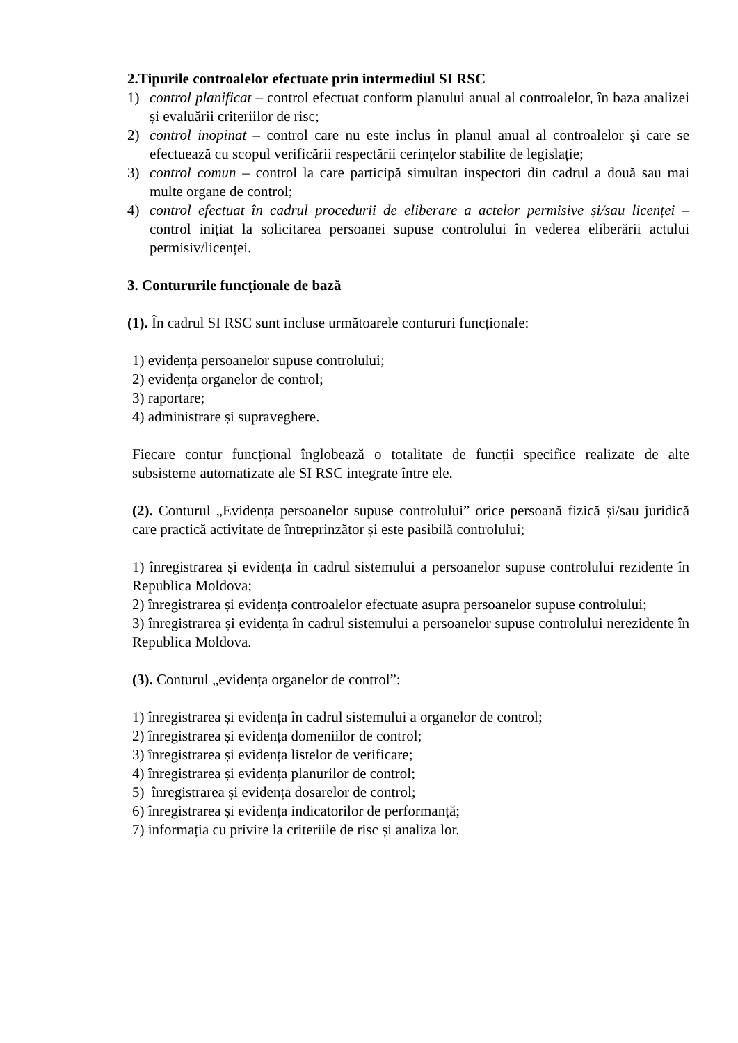2.Tipurile controalelor efectuate prin intermediul SI RSC
1) control planificat – control efectuat conform planului anual al controalelor, în baza analizei și evaluării criteriilor de risc;
2) control inopinat – control care nu este inclus în planul anual al controalelor și care se efectuează cu scopul verificării respectării cerințelor stabilite de legislație;
3) control comun – control la care participă simultan inspectori din cadrul a două sau mai multe organe de control;
4) control efectuat în cadrul procedurii de eliberare a actelor permisive și/sau licenței – control inițiat la solicitarea persoanei supuse controlului în vederea eliberării actului permisiv/licenței.
3. Contururile funcționale de bază
(1). În cadrul SI RSC sunt incluse următoarele contururi funcționale:
1) evidența persoanelor supuse controlului;
2) evidența organelor de control;
3) raportare;
4) administrare și supraveghere.
Fiecare contur funcțional înglobează o totalitate de funcții specifice realizate de alte subsisteme automatizate ale SI RSC integrate între ele.
(2). Conturul „Evidența persoanelor supuse controlului” orice persoană fizică și/sau juridică care practică activitate de întreprinzător și este pasibilă controlului;
1) înregistrarea și evidența în cadrul sistemului a persoanelor supuse controlului rezidente în Republica Moldova;
2) înregistrarea și evidența controalelor efectuate asupra persoanelor supuse controlului;
3) înregistrarea și evidența în cadrul sistemului a persoanelor supuse controlului nerezidente în Republica Moldova.
(3). Conturul „evidența organelor de control”:
1) înregistrarea și evidența în cadrul sistemului a organelor de control;
2) înregistrarea și evidența domeniilor de control;
3) înregistrarea și evidența listelor de verificare;
4) înregistrarea și evidența planurilor de control;
5) înregistrarea și evidența dosarelor de control;
6) înregistrarea și evidența indicatorilor de performanță;
7) informația cu privire la criteriile de risc și analiza lor.